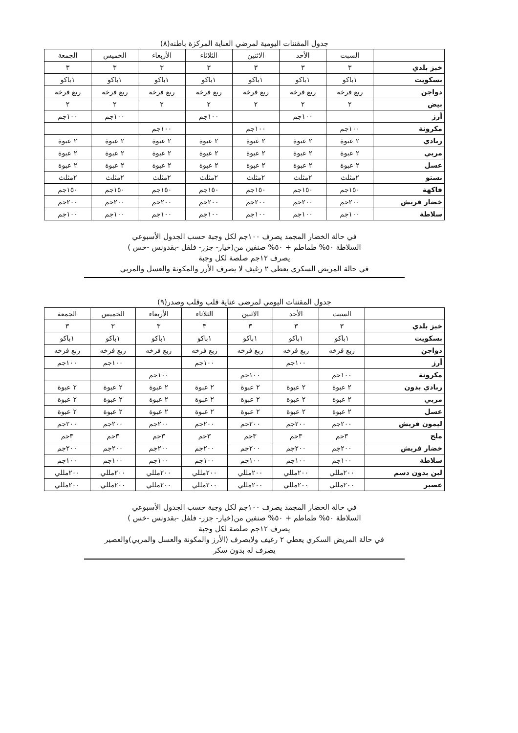جدول المقننات اليومية لمرضي العناية المركزة باطنه(٨)
| | السبت | الأحد | الاثنين | الثلاثاء | الأربعاء | الخميس | الجمعة |
| --- | --- | --- | --- | --- | --- | --- | --- |
| خبز بلدي | ٣ | ٣ | ٣ | ٣ | ٣ | ٣ | ٣ |
| بسكويت | ١باكو | ١باكو | ١باكو | ١باكو | ١باكو | ١باكو | ١باكو |
| دواجن | ربع فرخه | ربع فرخه | ربع فرخه | ربع فرخه | ربع فرخه | ربع فرخه | ربع فرخه |
| بيض | ٢ | ٢ | ٢ | ٢ | ٢ | ٢ | ٢ |
| أرز | | ١٠٠جم | | ١٠٠جم | | ١٠٠جم | ١٠٠جم |
| مكرونة | ١٠٠جم | | ١٠٠جم | | ١٠٠جم | | |
| زبادي | ٢ عبوة | ٢ عبوة | ٢ عبوة | ٢ عبوة | ٢ عبوة | ٢ عبوة | ٢ عبوة |
| مربي | ٢ عبوة | ٢ عبوة | ٢ عبوة | ٢ عبوة | ٢ عبوة | ٢ عبوة | ٢ عبوة |
| عسل | ٢ عبوة | ٢ عبوة | ٢ عبوة | ٢ عبوة | ٢ عبوة | ٢ عبوة | ٢ عبوة |
| نستو | ٢مثلث | ٢مثلث | ٢مثلث | ٢مثلث | ٢مثلث | ٢مثلث | ٢مثلث |
| فاكهة | ١٥٠جم | ١٥٠جم | ١٥٠جم | ١٥٠جم | ١٥٠جم | ١٥٠جم | ١٥٠جم |
| خضار فريش | ٢٠٠جم | ٢٠٠جم | ٢٠٠جم | ٢٠٠جم | ٢٠٠جم | ٢٠٠جم | ٢٠٠جم |
| سلاطة | ١٠٠جم | ١٠٠جم | ١٠٠جم | ١٠٠جم | ١٠٠جم | ١٠٠جم | ١٠٠جم |
في حالة الخضار المجمد يصرف ١٠٠جم لكل وجبة حسب الجدول الأسبوعي
السلاطة ٥٠% طماطم + ٥٠% صنفين من(خيار- جزر- فلفل -بقدونس -خس )
يصرف ١٢جم صلصة لكل وجبة
في حالة المريض السكري يعطي ٢ رغيف لا يصرف الأرز والمكونة والعسل والمربي
جدول المقننات اليومي لمرضى عناية قلب وقلب وصدر(٩)
| | السبت | الأحد | الاثنين | الثلاثاء | الأربعاء | الخميس | الجمعة |
| --- | --- | --- | --- | --- | --- | --- | --- |
| خبز بلدي | ٣ | ٣ | ٣ | ٣ | ٣ | ٣ | ٣ |
| بسكويت | ١باكو | ١باكو | ١باكو | ١باكو | ١باكو | ١باكو | ١باكو |
| دواجن | ربع فرخه | ربع فرخه | ربع فرخه | ربع فرخه | ربع فرخه | ربع فرخه | ربع فرخه |
| أرز | | ١٠٠جم | | ١٠٠جم | | ١٠٠جم | ١٠٠جم |
| مكرونة | ١٠٠جم | | ١٠٠جم | | ١٠٠جم | | |
| زبادي بدون | ٢ عبوة | ٢ عبوة | ٢ عبوة | ٢ عبوة | ٢ عبوة | ٢ عبوة | ٢ عبوة |
| مربي | ٢ عبوة | ٢ عبوة | ٢ عبوة | ٢ عبوة | ٢ عبوة | ٢ عبوة | ٢ عبوة |
| عسل | ٢ عبوة | ٢ عبوة | ٢ عبوة | ٢ عبوة | ٢ عبوة | ٢ عبوة | ٢ عبوة |
| ليمون فريش | ٢٠٠جم | ٢٠٠جم | ٢٠٠جم | ٢٠٠جم | ٢٠٠جم | ٢٠٠جم | ٢٠٠جم |
| ملح | ٣جم | ٣جم | ٣جم | ٣جم | ٣جم | ٣جم | ٣جم |
| خضار فريش | ٢٠٠جم | ٢٠٠جم | ٢٠٠جم | ٢٠٠جم | ٢٠٠جم | ٢٠٠جم | ٢٠٠جم |
| سلاطة | ١٠٠جم | ١٠٠جم | ١٠٠جم | ١٠٠جم | ١٠٠جم | ١٠٠جم | ١٠٠جم |
| لبن بدون دسم | ٢٠٠مللي | ٢٠٠مللي | ٢٠٠مللي | ٢٠٠مللي | ٢٠٠مللي | ٢٠٠مللي | ٢٠٠مللي |
| عصير | ٢٠٠مللي | ٢٠٠مللي | ٢٠٠مللي | ٢٠٠مللي | ٢٠٠مللي | ٢٠٠مللي | ٢٠٠مللي |
في حالة الخضار المجمد يصرف ١٠٠جم لكل وجبة حسب الجدول الأسبوعي
السلاطة ٥٠% طماطم + ٥٠% صنفين من(خيار- جزر- فلفل -بقدونس -خس )
يصرف ١٢جم صلصة لكل وجبة
في حالة المريض السكري يعطي ٢ رغيف ولايصرف (الأرز والمكونة والعسل والمربي)والعصير
يصرف له بدون سكر